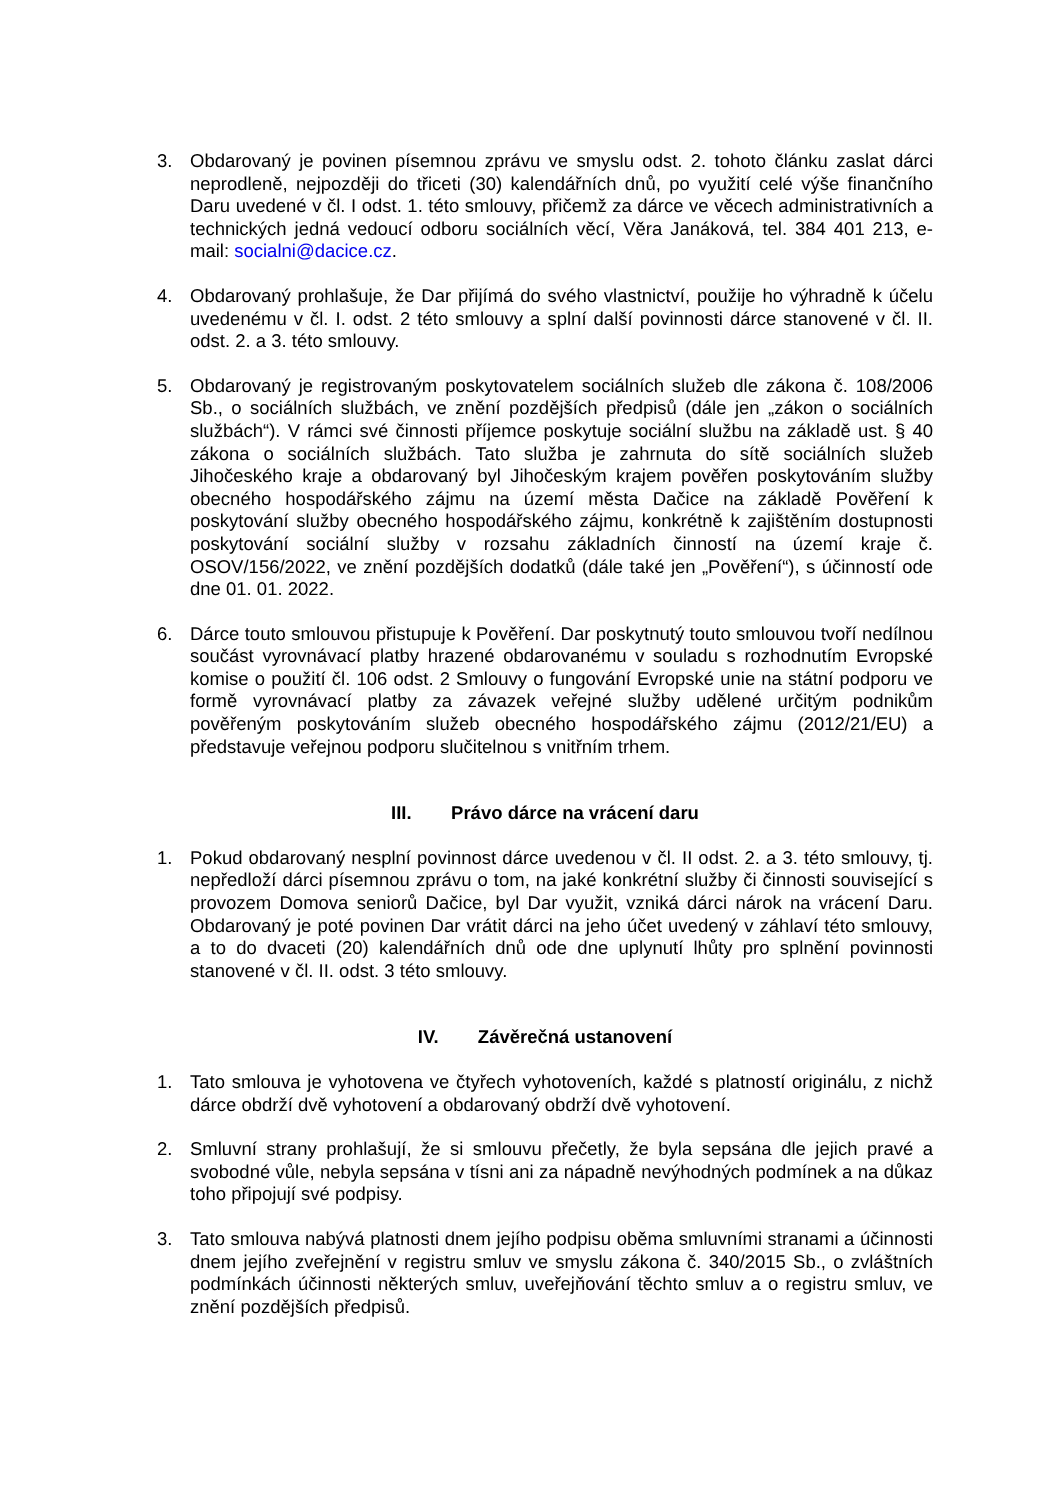3. Obdarovaný je povinen písemnou zprávu ve smyslu odst. 2. tohoto článku zaslat dárci neprodleně, nejpozději do třiceti (30) kalendářních dnů, po využití celé výše finančního Daru uvedené v čl. I odst. 1. této smlouvy, přičemž za dárce ve věcech administrativních a technických jedná vedoucí odboru sociálních věcí, Věra Janáková, tel. 384 401 213, e-mail: socialni@dacice.cz.
4. Obdarovaný prohlašuje, že Dar přijímá do svého vlastnictví, použije ho výhradně k účelu uvedenému v čl. I. odst. 2 této smlouvy a splní další povinnosti dárce stanovené v čl. II. odst. 2. a 3. této smlouvy.
5. Obdarovaný je registrovaným poskytovatelem sociálních služeb dle zákona č. 108/2006 Sb., o sociálních službách, ve znění pozdějších předpisů (dále jen „zákon o sociálních službách“). V rámci své činnosti příjemce poskytuje sociální službu na základě ust. § 40 zákona o sociálních službách. Tato služba je zahrnuta do sítě sociálních služeb Jihočeského kraje a obdarovaný byl Jihočeským krajem pověřen poskytováním služby obecného hospodářského zájmu na území města Dačice na základě Pověření k poskytování služby obecného hospodářského zájmu, konkrétně k zajištěním dostupnosti poskytování sociální služby v rozsahu základních činností na území kraje č. OSOV/156/2022, ve znění pozdějších dodatků (dále také jen „Pověření“), s účinností ode dne 01. 01. 2022.
6. Dárce touto smlouvou přistupuje k Pověření. Dar poskytnutý touto smlouvou tvoří nedílnou součást vyrovnávací platby hrazené obdarovanému v souladu s rozhodnutím Evropské komise o použití čl. 106 odst. 2 Smlouvy o fungování Evropské unie na státní podporu ve formě vyrovnávací platby za závazek veřejné služby udělené určitým podnikům pověřeným poskytováním služeb obecného hospodářského zájmu (2012/21/EU) a představuje veřejnou podporu slučitelnou s vnitřním trhem.
III. Právo dárce na vrácení daru
1. Pokud obdarovaný nesplní povinnost dárce uvedenou v čl. II odst. 2. a 3. této smlouvy, tj. nepředloží dárci písemnou zprávu o tom, na jaké konkrétní služby či činnosti související s provozem Domova seniorů Dačice, byl Dar využit, vzniká dárci nárok na vrácení Daru. Obdarovaný je poté povinen Dar vrátit dárci na jeho účet uvedený v záhlaví této smlouvy, a to do dvaceti (20) kalendářních dnů ode dne uplynutí lhůty pro splnění povinnosti stanovené v čl. II. odst. 3 této smlouvy.
IV. Závěrečná ustanovení
1. Tato smlouva je vyhotovena ve čtyřech vyhotoveních, každé s platností originálu, z nichž dárce obdrží dvě vyhotovení a obdarovaný obdrží dvě vyhotovení.
2. Smluvní strany prohlašují, že si smlouvu přečetly, že byla sepsána dle jejich pravé a svobodné vůle, nebyla sepsána v tísni ani za nápadně nevýhodných podmínek a na důkaz toho připojují své podpisy.
3. Tato smlouva nabývá platnosti dnem jejího podpisu oběma smluvními stranami a účinnosti dnem jejího zveřejnění v registru smluv ve smyslu zákona č. 340/2015 Sb., o zvláštních podmínkách účinnosti některých smluv, uveřejňování těchto smluv a o registru smluv, ve znění pozdějších předpisů.